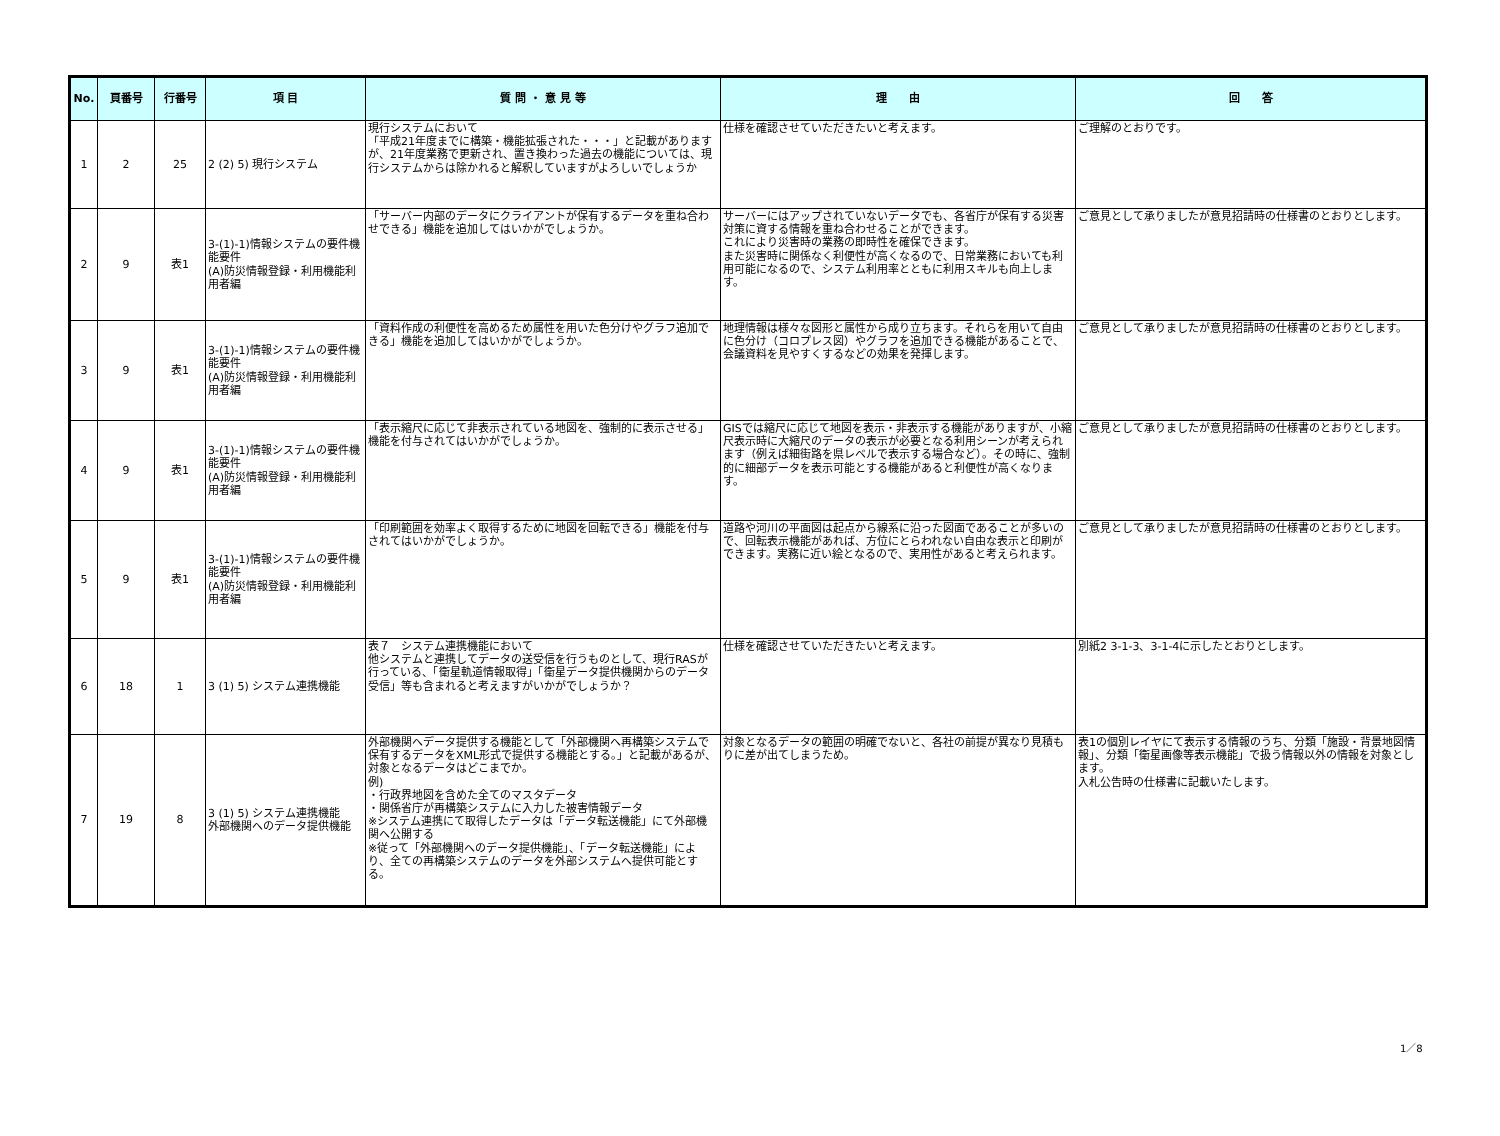| No. | 頁番号 | 行番号 | 項 目 | 質 問 ・ 意 見 等 | 理 由 | 回 答 |
| --- | --- | --- | --- | --- | --- | --- |
| 1 | 2 | 25 | 2 (2) 5) 現行システム | 現行システムにおいて 「平成21年度までに構築・機能拡張された・・・」と記載がありますが、21年度業務で更新され、置き換わった過去の機能については、現行システムからは除かれると解釈していますがよろしいでしょうか | 仕様を確認させていただきたいと考えます。 | ご理解のとおりです。 |
| 2 | 9 | 表1 | 3-(1)-1)情報システムの要件機能要件 (A)防災情報登録・利用機能利用者編 | 「サーバー内部のデータにクライアントが保有するデータを重ね合わせできる」機能を追加してはいかがでしょうか。 | サーバーにはアップされていないデータでも、各省庁が保有する災害対策に資する情報を重ね合わせることができます。 これにより災害時の業務の即時性を確保できます。 また災害時に関係なく利便性が高くなるので、日常業務においても利用可能になるので、システム利用率とともに利用スキルも向上します。 | ご意見として承りましたが意見招請時の仕様書のとおりとします。 |
| 3 | 9 | 表1 | 3-(1)-1)情報システムの要件機能要件 (A)防災情報登録・利用機能利用者編 | 「資料作成の利便性を高めるため属性を用いた色分けやグラフ追加できる」機能を追加してはいかがでしょうか。 | 地理情報は様々な図形と属性から成り立ちます。それらを用いて自由に色分け（コロプレス図）やグラフを追加できる機能があることで、会議資料を見やすくするなどの効果を発揮します。 | ご意見として承りましたが意見招請時の仕様書のとおりとします。 |
| 4 | 9 | 表1 | 3-(1)-1)情報システムの要件機能要件 (A)防災情報登録・利用機能利用者編 | 「表示縮尺に応じて非表示されている地図を、強制的に表示させる」機能を付与されてはいかがでしょうか。 | GISでは縮尺に応じて地図を表示・非表示する機能がありますが、小縮尺表示時に大縮尺のデータの表示が必要となる利用シーンが考えられます（例えば細街路を県レベルで表示する場合など）。その時に、強制的に細部データを表示可能とする機能があると利便性が高くなります。 | ご意見として承りましたが意見招請時の仕様書のとおりとします。 |
| 5 | 9 | 表1 | 3-(1)-1)情報システムの要件機能要件 (A)防災情報登録・利用機能利用者編 | 「印刷範囲を効率よく取得するために地図を回転できる」機能を付与されてはいかがでしょうか。 | 道路や河川の平面図は起点から線系に沿った図面であることが多いので、回転表示機能があれば、方位にとらわれない自由な表示と印刷ができます。実務に近い絵となるので、実用性があると考えられます。 | ご意見として承りましたが意見招請時の仕様書のとおりとします。 |
| 6 | 18 | 1 | 3 (1) 5) システム連携機能 | 表７ システム連携機能において 他システムと連携してデータの送受信を行うものとして、現行RASが行っている、「衛星軌道情報取得」「衛星データ提供機関からのデータ受信」等も含まれると考えますがいかがでしょうか？ | 仕様を確認させていただきたいと考えます。 | 別紙2 3-1-3、3-1-4に示したとおりとします。 |
| 7 | 19 | 8 | 3 (1) 5) システム連携機能 外部機関へのデータ提供機能 | 外部機関へデータ提供する機能として「外部機関へ再構築システムで保有するデータをXML形式で提供する機能とする。」と記載があるが、対象となるデータはどこまでか。 例) ・行政界地図を含めた全てのマスタデータ ・関係省庁が再構築システムに入力した被害情報データ ※システム連携にて取得したデータは「データ転送機能」にて外部機関へ公開する ※従って「外部機関へのデータ提供機能」、「データ転送機能」により、全ての再構築システムのデータを外部システムへ提供可能とする。 | 対象となるデータの範囲の明確でないと、各社の前提が異なり見積もりに差が出てしまうため。 | 表1の個別レイヤにて表示する情報のうち、分類「施設・背景地図情報」、分類「衛星画像等表示機能」で扱う情報以外の情報を対象とします。 入札公告時の仕様書に記載いたします。 |
1／8